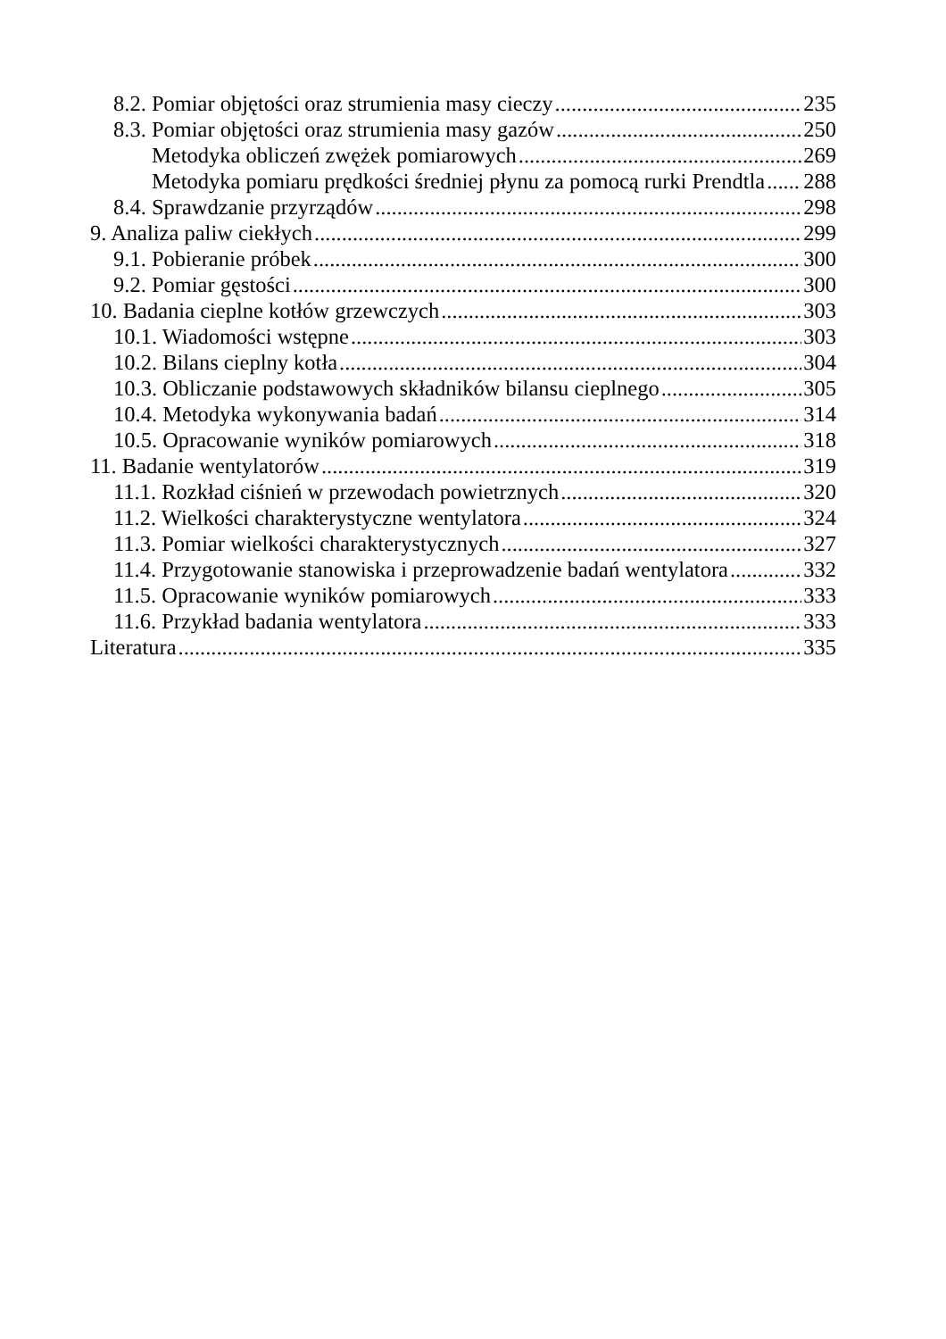8.2. Pomiar objętości oraz strumienia masy cieczy 235
8.3. Pomiar objętości oraz strumienia masy gazów 250
Metodyka obliczeń zwężek pomiarowych 269
Metodyka pomiaru prędkości średniej płynu za pomocą rurki Prendtla 288
8.4. Sprawdzanie przyrządów 298
9. Analiza paliw ciekłych 299
9.1. Pobieranie próbek 300
9.2. Pomiar gęstości 300
10. Badania cieplne kotłów grzewczych 303
10.1. Wiadomości wstępne 303
10.2. Bilans cieplny kotła 304
10.3. Obliczanie podstawowych składników bilansu cieplnego 305
10.4. Metodyka wykonywania badań 314
10.5. Opracowanie wyników pomiarowych 318
11. Badanie wentylatorów 319
11.1. Rozkład ciśnień w przewodach powietrznych 320
11.2. Wielkości charakterystyczne wentylatora 324
11.3. Pomiar wielkości charakterystycznych 327
11.4. Przygotowanie stanowiska i przeprowadzenie badań wentylatora 332
11.5. Opracowanie wyników pomiarowych 333
11.6. Przykład badania wentylatora 333
Literatura 335